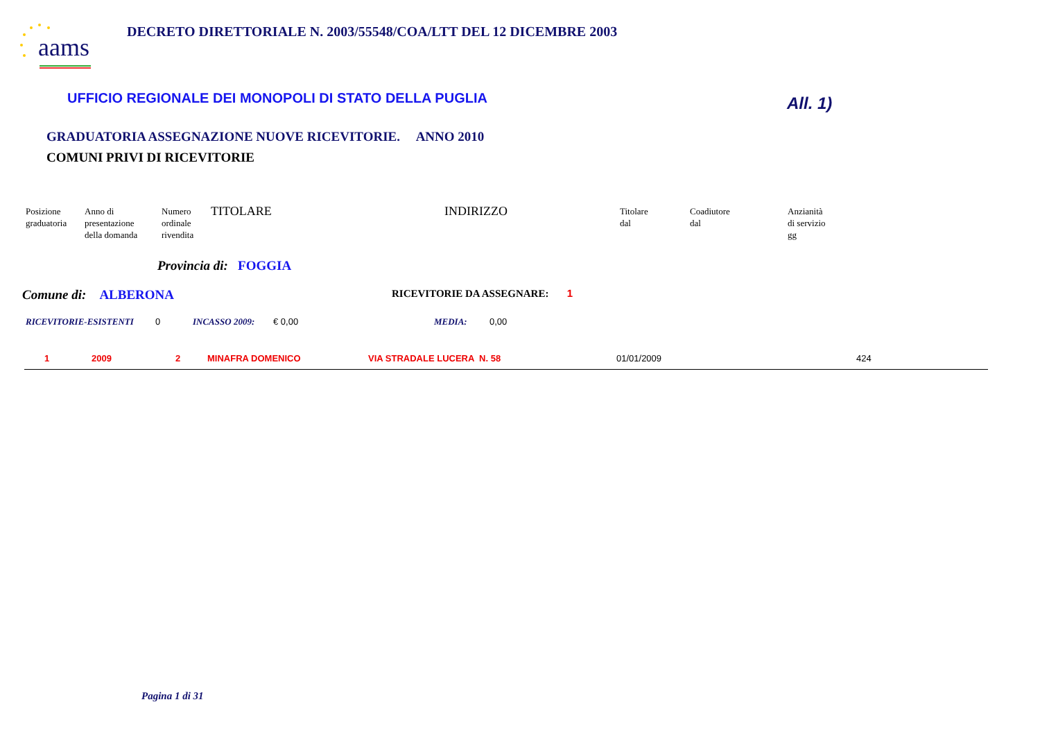aams
DECRETO DIRETTORIALE N. 2003/55548/COA/LTT DEL 12 DICEMBRE 2003
UFFICIO REGIONALE DEI MONOPOLI DI STATO DELLA PUGLIA
All. 1)
GRADUATORIA ASSEGNAZIONE NUOVE RICEVITORIE. ANNO 2010
COMUNI PRIVI DI RICEVITORIE
Posizione
graduatoria
Anno di
presentazione
della domanda
Numero
ordinale
rivendita
TITOLARE INDIRIZZO
Titolare
dal
Coadiutore
dal
Anzianità
di servizio
gg
Provincia di: FOGGIA
Comune di: ALBERONA
RICEVITORIE DA ASSEGNARE: 1
RICEVITORIE-ESISTENTI 0 INCASSO 2009: € 0,00 MEDIA: 0,00
1 2009 2 MINAFRA DOMENICO VIA STRADALE LUCERA N. 58 01/01/2009 424
Pagina 1 di 31